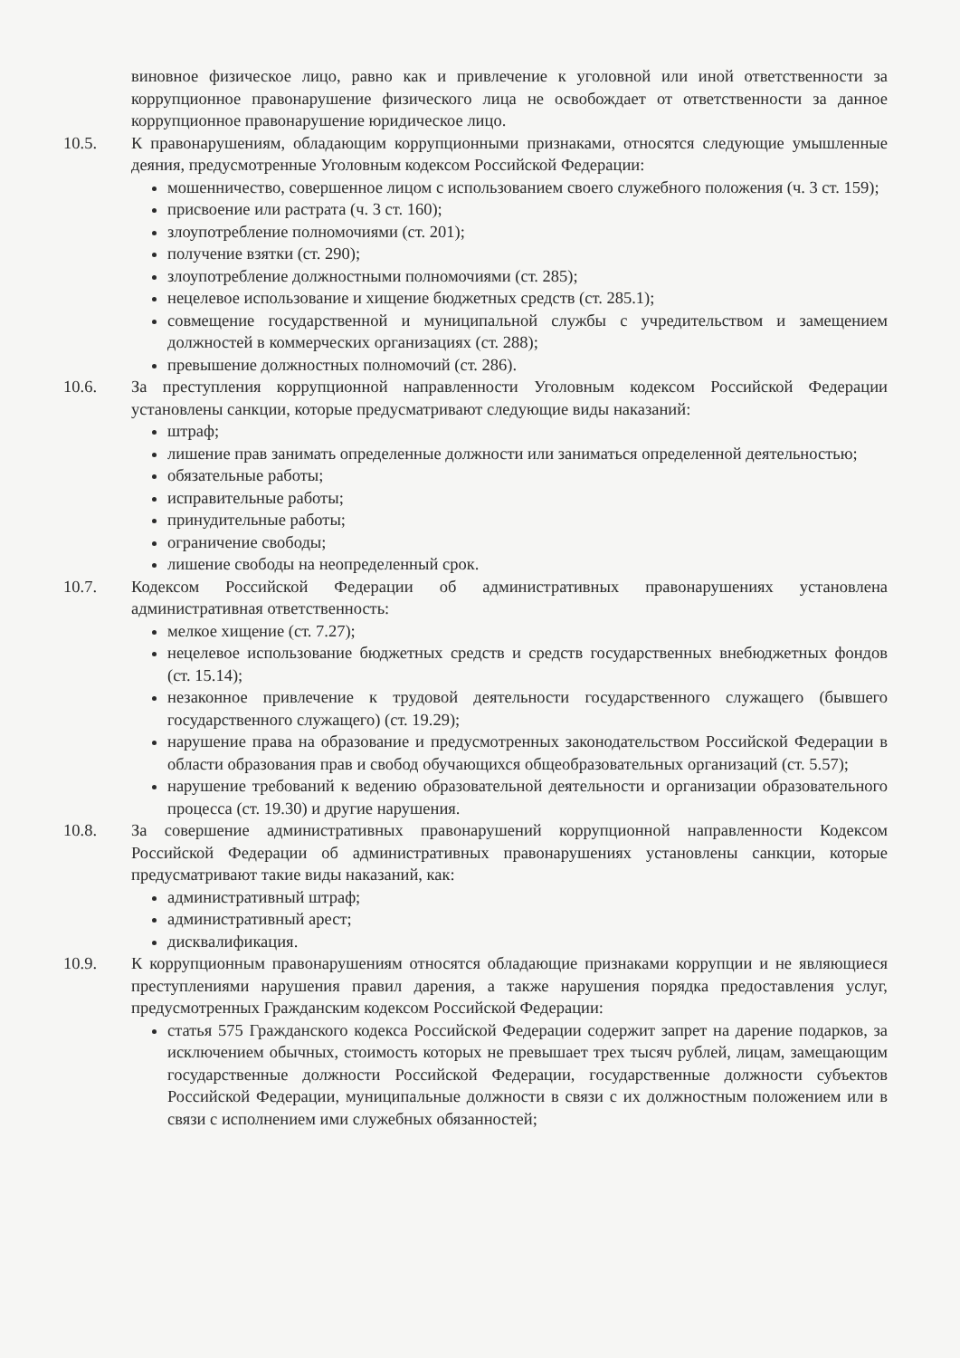виновное физическое лицо, равно как и привлечение к уголовной или иной ответственности за коррупционное правонарушение физического лица не освобождает от ответственности за данное коррупционное правонарушение юридическое лицо.
10.5. К правонарушениям, обладающим коррупционными признаками, относятся следующие умышленные деяния, предусмотренные Уголовным кодексом Российской Федерации:
мошенничество, совершенное лицом с использованием своего служебного положения (ч. 3 ст. 159);
присвоение или растрата (ч. 3 ст. 160);
злоупотребление полномочиями (ст. 201);
получение взятки (ст. 290);
злоупотребление должностными полномочиями (ст. 285);
нецелевое использование и хищение бюджетных средств (ст. 285.1);
совмещение государственной и муниципальной службы с учредительством и замещением должностей в коммерческих организациях (ст. 288);
превышение должностных полномочий (ст. 286).
10.6. За преступления коррупционной направленности Уголовным кодексом Российской Федерации установлены санкции, которые предусматривают следующие виды наказаний:
штраф;
лишение прав занимать определенные должности или заниматься определенной деятельностью;
обязательные работы;
исправительные работы;
принудительные работы;
ограничение свободы;
лишение свободы на неопределенный срок.
10.7. Кодексом Российской Федерации об административных правонарушениях установлена административная ответственность:
мелкое хищение (ст. 7.27);
нецелевое использование бюджетных средств и средств государственных внебюджетных фондов (ст. 15.14);
незаконное привлечение к трудовой деятельности государственного служащего (бывшего государственного служащего) (ст. 19.29);
нарушение права на образование и предусмотренных законодательством Российской Федерации в области образования прав и свобод обучающихся общеобразовательных организаций (ст. 5.57);
нарушение требований к ведению образовательной деятельности и организации образовательного процесса (ст. 19.30) и другие нарушения.
10.8. За совершение административных правонарушений коррупционной направленности Кодексом Российской Федерации об административных правонарушениях установлены санкции, которые предусматривают такие виды наказаний, как:
административный штраф;
административный арест;
дисквалификация.
10.9. К коррупционным правонарушениям относятся обладающие признаками коррупции и не являющиеся преступлениями нарушения правил дарения, а также нарушения порядка предоставления услуг, предусмотренных Гражданским кодексом Российской Федерации:
статья 575 Гражданского кодекса Российской Федерации содержит запрет на дарение подарков, за исключением обычных, стоимость которых не превышает трех тысяч рублей, лицам, замещающим государственные должности Российской Федерации, государственные должности субъектов Российской Федерации, муниципальные должности в связи с их должностным положением или в связи с исполнением ими служебных обязанностей;